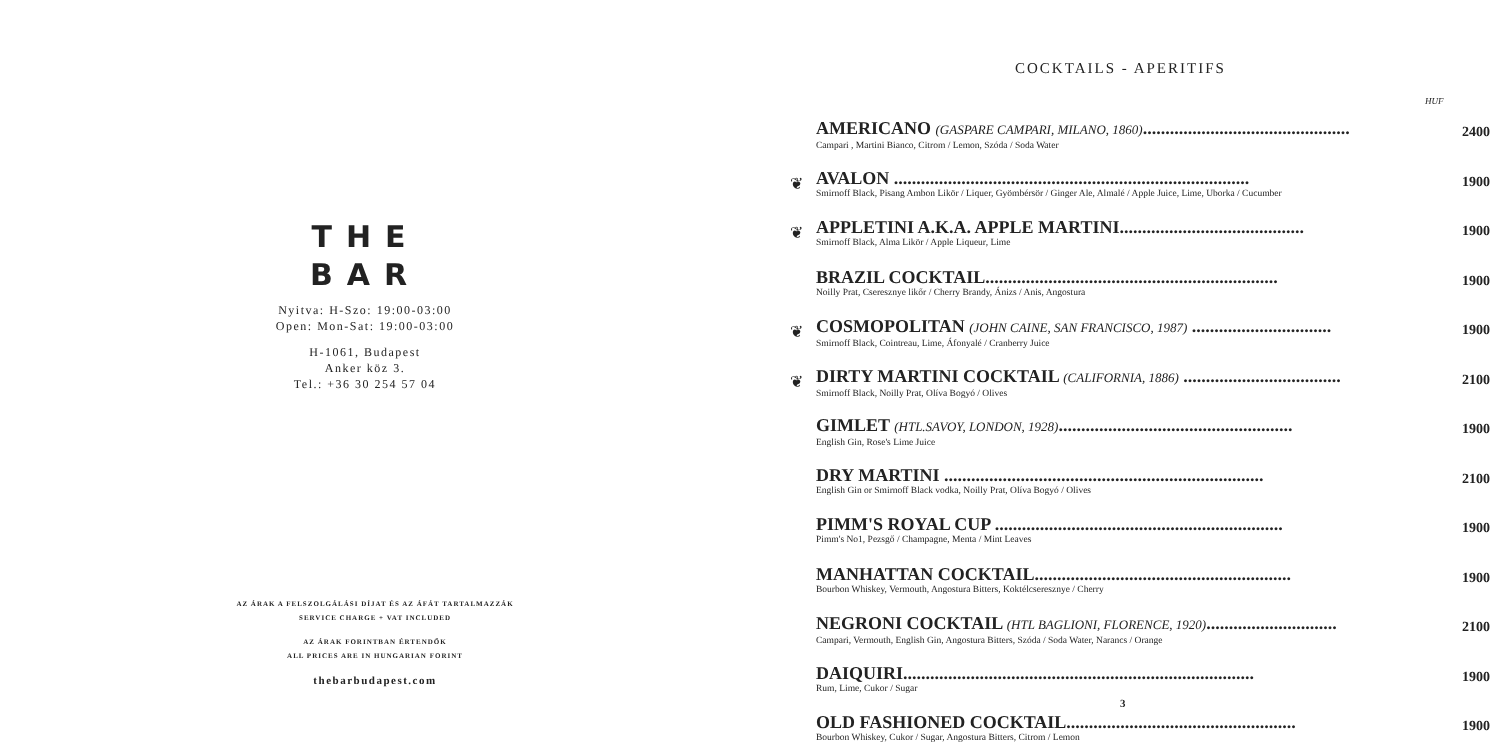THE
BAR
Nyitva: H-Szo: 19:00-03:00
Open: Mon-Sat: 19:00-03:00
H-1061, Budapest
Anker köz 3.
Tel.: +36 30 254 57 04
AZ ÁRAK A FELSZOLGÁLÁSI DÍJAT ÉS AZ ÁFÁT TARTALMAZZÁK
SERVICE CHARGE + VAT INCLUDED
AZ ÁRAK FORINTBAN ÉRTENDŐK
ALL PRICES ARE IN HUNGARIAN FORINT
thebarbudapest.com
COCKTAILS - APERITIFS
HUF
| | AMERICANO (GASPARE CAMPARI, MILANO, 1860) .............................................. Campari , Martini Bianco, Citrom / Lemon, Szóda / Soda Water | 2400 |
| ❦ | AVALON ............................................................................... Smirnoff Black, Pisang Ambon Likör / Liquer, Gyömbérsör / Ginger Ale, Almalé / Apple Juice, Lime, Uborka / Cucumber | 1900 |
| ❦ | APPLETINI A.K.A. APPLE MARTINI......................................... Smirnoff Black, Alma Likör / Apple Liqueur, Lime | 1900 |
| | BRAZIL COCKTAIL................................................................. Noilly Prat, Cseresznye likőr / Cherry Brandy, Ánizs / Anis, Angostura | 1900 |
| ❦ | COSMOPOLITAN (JOHN CAINE, SAN FRANCISCO, 1987) ............................... Smirnoff Black, Cointreau, Lime, Áfonyalé / Cranberry Juice | 1900 |
| ❦ | DIRTY MARTINI COCKTAIL (CALIFORNIA, 1886) ................................... Smirnoff Black, Noilly Prat, Olíva Bogyó / Olives | 2100 |
| | GIMLET (HTL.SAVOY, LONDON, 1928) .................................................... English Gin, Rose's Lime Juice | 1900 |
| | DRY MARTINI ....................................................................... English Gin or Smirnoff Black vodka, Noilly Prat, Olíva Bogyó / Olives | 2100 |
| | PIMM'S ROYAL CUP ................................................................ Pimm's No1, Pezsgő / Champagne, Menta / Mint Leaves | 1900 |
| | MANHATTAN COCKTAIL......................................................... Bourbon Whiskey, Vermouth, Angostura Bitters, Koktélcseresznye / Cherry | 1900 |
| | NEGRONI COCKTAIL (HTL BAGLIONI, FLORENCE, 1920) ............................. Campari, Vermouth, English Gin, Angostura Bitters, Szóda / Soda Water, Narancs / Orange | 2100 |
| | DAIQUIRI.............................................................................. Rum, Lime, Cukor / Sugar | 1900 |
| | OLD FASHIONED COCKTAIL................................................... Bourbon Whiskey, Cukor / Sugar, Angostura Bitters, Citrom / Lemon | 1900 |
3